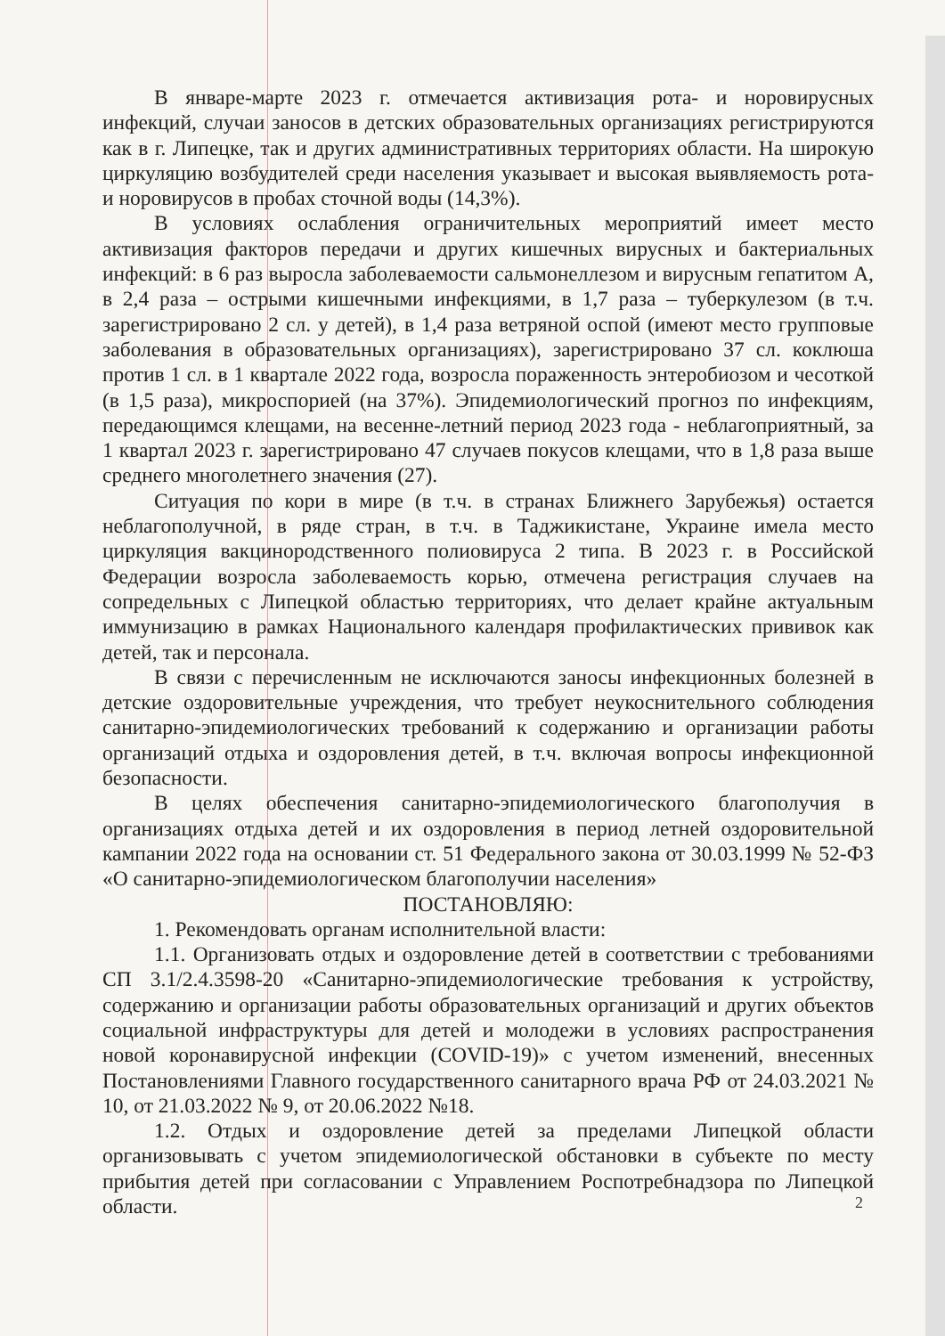В январе-марте 2023 г. отмечается активизация рота- и норовирусных инфекций, случаи заносов в детских образовательных организациях регистрируются как в г. Липецке, так и других административных территориях области. На широкую циркуляцию возбудителей среди населения указывает и высокая выявляемость рота- и норовирусов в пробах сточной воды (14,3%).
В условиях ослабления ограничительных мероприятий имеет место активизация факторов передачи и других кишечных вирусных и бактериальных инфекций: в 6 раз выросла заболеваемости сальмонеллезом и вирусным гепатитом А, в 2,4 раза – острыми кишечными инфекциями, в 1,7 раза – туберкулезом (в т.ч. зарегистрировано 2 сл. у детей), в 1,4 раза ветряной оспой (имеют место групповые заболевания в образовательных организациях), зарегистрировано 37 сл. коклюша против 1 сл. в 1 квартале 2022 года, возросла пораженность энтеробиозом и чесоткой (в 1,5 раза), микроспорией (на 37%). Эпидемиологический прогноз по инфекциям, передающимся клещами, на весенне-летний период 2023 года - неблагоприятный, за 1 квартал 2023 г. зарегистрировано 47 случаев покусов клещами, что в 1,8 раза выше среднего многолетнего значения (27).
Ситуация по кори в мире (в т.ч. в странах Ближнего Зарубежья) остается неблагополучной, в ряде стран, в т.ч. в Таджикистане, Украине имела место циркуляция вакцинородственного полиовируса 2 типа. В 2023 г. в Российской Федерации возросла заболеваемость корью, отмечена регистрация случаев на сопредельных с Липецкой областью территориях, что делает крайне актуальным иммунизацию в рамках Национального календаря профилактических прививок как детей, так и персонала.
В связи с перечисленным не исключаются заносы инфекционных болезней в детские оздоровительные учреждения, что требует неукоснительного соблюдения санитарно-эпидемиологических требований к содержанию и организации работы организаций отдыха и оздоровления детей, в т.ч. включая вопросы инфекционной безопасности.
В целях обеспечения санитарно-эпидемиологического благополучия в организациях отдыха детей и их оздоровления в период летней оздоровительной кампании 2022 года на основании ст. 51 Федерального закона от 30.03.1999 № 52-ФЗ «О санитарно-эпидемиологическом благополучии населения»
ПОСТАНОВЛЯЮ:
1. Рекомендовать органам исполнительной власти:
1.1. Организовать отдых и оздоровление детей в соответствии с требованиями СП 3.1/2.4.3598-20 «Санитарно-эпидемиологические требования к устройству, содержанию и организации работы образовательных организаций и других объектов социальной инфраструктуры для детей и молодежи в условиях распространения новой коронавирусной инфекции (COVID-19)» с учетом изменений, внесенных Постановлениями Главного государственного санитарного врача РФ от 24.03.2021 № 10, от 21.03.2022 № 9, от 20.06.2022 №18.
1.2. Отдых и оздоровление детей за пределами Липецкой области организовывать с учетом эпидемиологической обстановки в субъекте по месту прибытия детей при согласовании с Управлением Роспотребнадзора по Липецкой области.
2